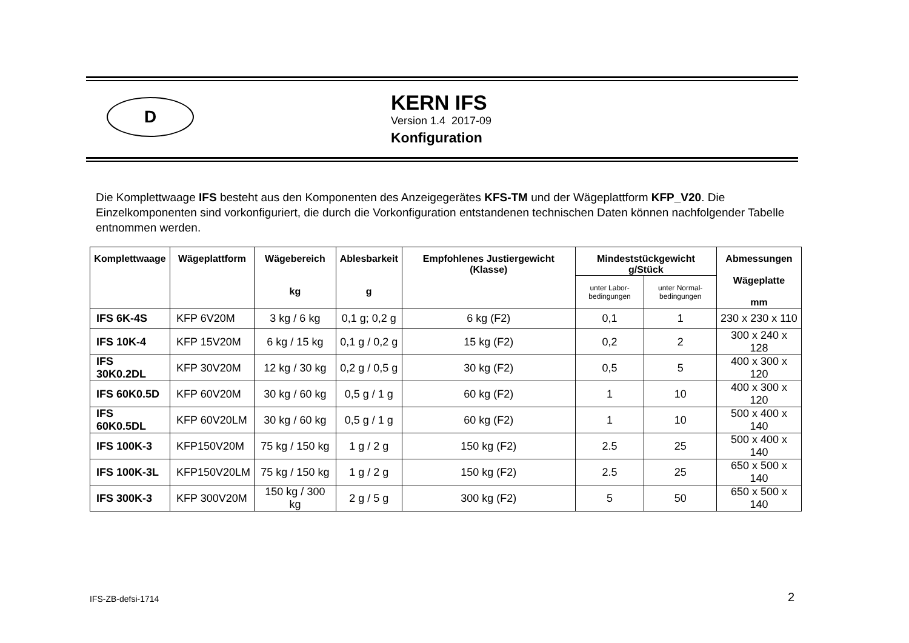D
KERN IFS
Version 1.4 2017-09
Konfiguration
Die Komplettwaage IFS besteht aus den Komponenten des Anzeigegerätes KFS-TM und der Wägeplattform KFP_V20. Die Einzelkomponenten sind vorkonfiguriert, die durch die Vorkonfiguration entstandenen technischen Daten können nachfolgender Tabelle entnommen werden.
| Komplettwaage | Wägeplattform | Wägebereich kg | Ablesbarkeit g | Empfohlenes Justiergewicht (Klasse) | Mindeststückgewicht g/Stück | | Abmessungen Wägeplatte mm |
| --- | --- | --- | --- | --- | --- | --- | --- |
| | | | | | unter Labor- bedingungen | unter Normal- bedingungen | |
| IFS 6K-4S | KFP 6V20M | 3 kg / 6 kg | 0,1 g; 0,2 g | 6 kg (F2) | 0,1 | 1 | 230 x 230 x 110 |
| IFS 10K-4 | KFP 15V20M | 6 kg / 15 kg | 0,1 g / 0,2 g | 15 kg (F2) | 0,2 | 2 | 300 x 240 x 128 |
| IFS 30K0.2DL | KFP 30V20M | 12 kg / 30 kg | 0,2 g / 0,5 g | 30 kg (F2) | 0,5 | 5 | 400 x 300 x 120 |
| IFS 60K0.5D | KFP 60V20M | 30 kg / 60 kg | 0,5 g / 1 g | 60 kg (F2) | 1 | 10 | 400 x 300 x 120 |
| IFS 60K0.5DL | KFP 60V20LM | 30 kg / 60 kg | 0,5 g / 1 g | 60 kg (F2) | 1 | 10 | 500 x 400 x 140 |
| IFS 100K-3 | KFP150V20M | 75 kg / 150 kg | 1 g / 2 g | 150 kg (F2) | 2.5 | 25 | 500 x 400 x 140 |
| IFS 100K-3L | KFP150V20LM | 75 kg / 150 kg | 1 g / 2 g | 150 kg (F2) | 2.5 | 25 | 650 x 500 x 140 |
| IFS 300K-3 | KFP 300V20M | 150 kg / 300 kg | 2 g / 5 g | 300 kg (F2) | 5 | 50 | 650 x 500 x 140 |
IFS-ZB-defsi-1714 2